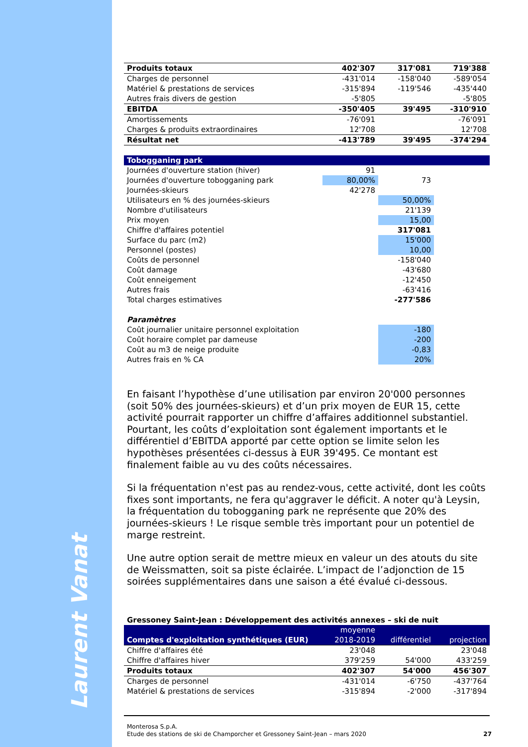Laurent Vanat
| Produits totaux | 402'307 | 317'081 | 719'388 |
| Charges de personnel | -431'014 | -158'040 | -589'054 |
| Matériel & prestations de services | -315'894 | -119'546 | -435'440 |
| Autres frais divers de gestion | -5'805 | | -5'805 |
| EBITDA | -350'405 | 39'495 | -310'910 |
| Amortissements | -76'091 | | -76'091 |
| Charges & produits extraordinaires | 12'708 | | 12'708 |
| Résultat net | -413'789 | 39'495 | -374'294 |
| Tobogganing park | | | |
| Journées d'ouverture station (hiver) | 91 | | |
| Journées d'ouverture tobogganing park | 80,00% | 73 | |
| Journées-skieurs | 42'278 | | |
| Utilisateurs en % des journées-skieurs | | 50,00% | |
| Nombre d'utilisateurs | | 21'139 | |
| Prix moyen | | 15,00 | |
| Chiffre d'affaires potentiel | | 317'081 | |
| Surface du parc (m2) | | 15'000 | |
| Personnel (postes) | | 10,00 | |
| Coûts de personnel | | -158'040 | |
| Coût damage | | -43'680 | |
| Coût enneigement | | -12'450 | |
| Autres frais | | -63'416 | |
| Total charges estimatives | | -277'586 | |
| Paramètres | | | |
| Coût journalier unitaire personnel exploitation | | -180 | |
| Coût horaire complet par dameuse | | -200 | |
| Coût au m3 de neige produite | | -0,83 | |
| Autres frais en % CA | | 20% | |
En faisant l’hypothèse d’une utilisation par environ 20'000 personnes (soit 50% des journées-skieurs) et d’un prix moyen de EUR 15, cette activité pourrait rapporter un chiffre d’affaires additionnel substantiel. Pourtant, les coûts d’exploitation sont également importants et le différentiel d’EBITDA apporté par cette option se limite selon les hypothèses présentées ci-dessus à EUR 39'495. Ce montant est finalement faible au vu des coûts nécessaires.
Si la fréquentation n'est pas au rendez-vous, cette activité, dont les coûts fixes sont importants, ne fera qu'aggraver le déficit. A noter qu'à Leysin, la fréquentation du tobogganing park ne représente que 20% des journées-skieurs ! Le risque semble très important pour un potentiel de marge restreint.
Une autre option serait de mettre mieux en valeur un des atouts du site de Weissmatten, soit sa piste éclairée. L’impact de l’adjonction de 15 soirées supplémentaires dans une saison a été évalué ci-dessous.
Gressoney Saint-Jean : Développement des activités annexes – ski de nuit
| Comptes d'exploitation synthétiques (EUR) | moyenne 2018-2019 | différentiel | projection |
| --- | --- | --- | --- |
| Chiffre d'affaires été | 23'048 | | 23'048 |
| Chiffre d'affaires hiver | 379'259 | 54'000 | 433'259 |
| Produits totaux | 402'307 | 54'000 | 456'307 |
| Charges de personnel | -431'014 | -6'750 | -437'764 |
| Matériel & prestations de services | -315'894 | -2'000 | -317'894 |
Monterosa S.p.A.
Etude des stations de ski de Champorcher et Gressoney Saint-Jean – mars 2020
27